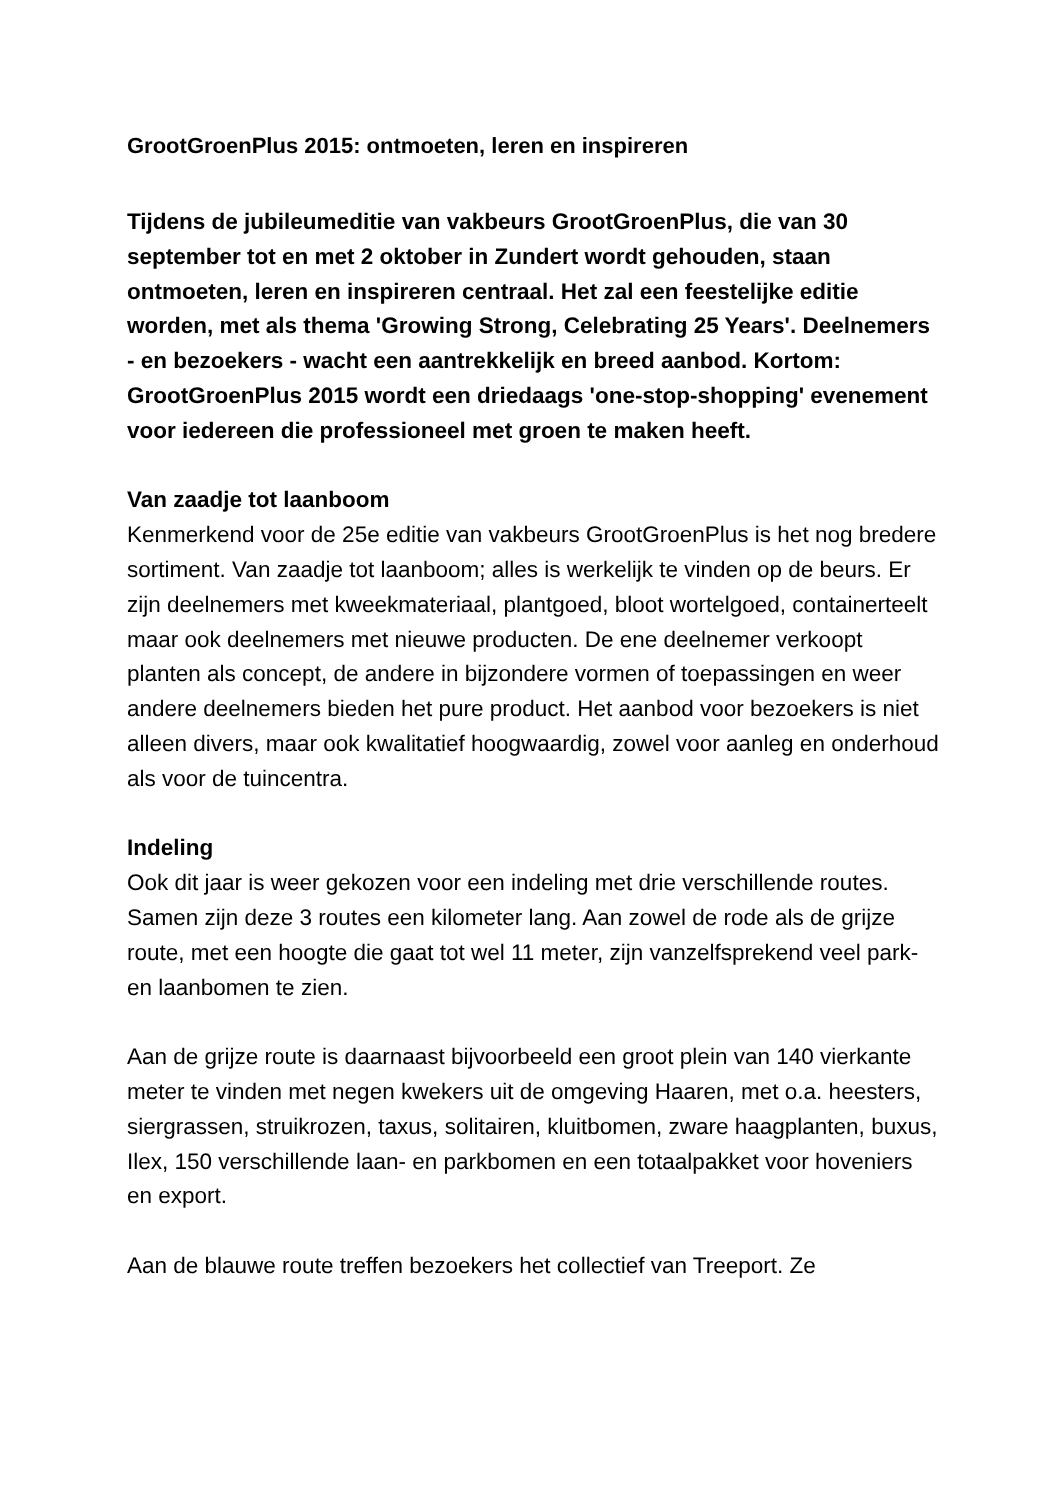GrootGroenPlus 2015: ontmoeten, leren en inspireren
Tijdens de jubileumeditie van vakbeurs GrootGroenPlus, die van 30 september tot en met 2 oktober in Zundert wordt gehouden, staan ontmoeten, leren en inspireren centraal. Het zal een feestelijke editie worden, met als thema 'Growing Strong, Celebrating 25 Years'. Deelnemers - en bezoekers - wacht een aantrekkelijk en breed aanbod. Kortom: GrootGroenPlus 2015 wordt een driedaags 'one-stop-shopping' evenement voor iedereen die professioneel met groen te maken heeft.
Van zaadje tot laanboom
Kenmerkend voor de 25e editie van vakbeurs GrootGroenPlus is het nog bredere sortiment. Van zaadje tot laanboom; alles is werkelijk te vinden op de beurs. Er zijn deelnemers met kweekmateriaal, plantgoed, bloot wortelgoed, containerteelt maar ook deelnemers met nieuwe producten. De ene deelnemer verkoopt planten als concept, de andere in bijzondere vormen of toepassingen en weer andere deelnemers bieden het pure product. Het aanbod voor bezoekers is niet alleen divers, maar ook kwalitatief hoogwaardig, zowel voor aanleg en onderhoud als voor de tuincentra.
Indeling
Ook dit jaar is weer gekozen voor een indeling met drie verschillende routes. Samen zijn deze 3 routes een kilometer lang. Aan zowel de rode als de grijze route, met een hoogte die gaat tot wel 11 meter, zijn vanzelfsprekend veel park- en laanbomen te zien.
Aan de grijze route is daarnaast bijvoorbeeld een groot plein van 140 vierkante meter te vinden met negen kwekers uit de omgeving Haaren, met o.a. heesters, siergrassen, struikrozen, taxus, solitairen, kluitbomen, zware haagplanten, buxus, Ilex, 150 verschillende laan- en parkbomen en een totaalpakket voor hoveniers en export.
Aan de blauwe route treffen bezoekers het collectief van Treeport. Ze